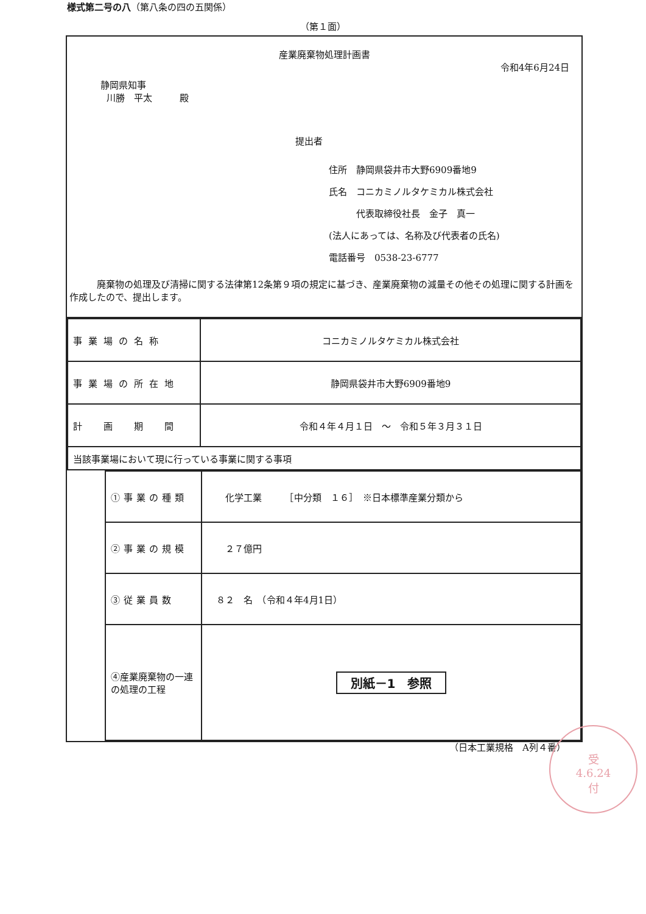様式第二号の八（第八条の四の五関係）
（第１面）
産業廃棄物処理計画書
令和4年6月24日
静岡県知事
川勝　平太　　　殿
提出者
住所　静岡県袋井市大野6909番地9
氏名　コニカミノルタケミカル株式会社
　　　代表取締役社長　金子　真一
(法人にあっては、名称及び代表者の氏名)
電話番号　0538-23-6777
　　　廃棄物の処理及び清掃に関する法律第12条第９項の規定に基づき、産業廃棄物の減量その他その処理に関する計画を作成したので、提出します。
| 事業場の名称 | コニカミノルタケミカル株式会社 |
| 事業場の所在地 | 静岡県袋井市大野6909番地9 |
| 計 画 期 間 | 令和４年４月１日 ～ 令和５年３月３１日 |
| 当該事業場において現に行っている事業に関する事項 | |
| ①事業の種類 | 化学工業 ［中分類 １６］ ※日本標準産業分類から |
| ②事業の規模 | ２７億円 |
| ③従業員数 | ８２ 名 （令和４年4月1日） |
| ④産業廃棄物の一連の処理の工程 | 別紙－1 参照 |
（日本工業規格　A列４番）
受
4.6.24
付